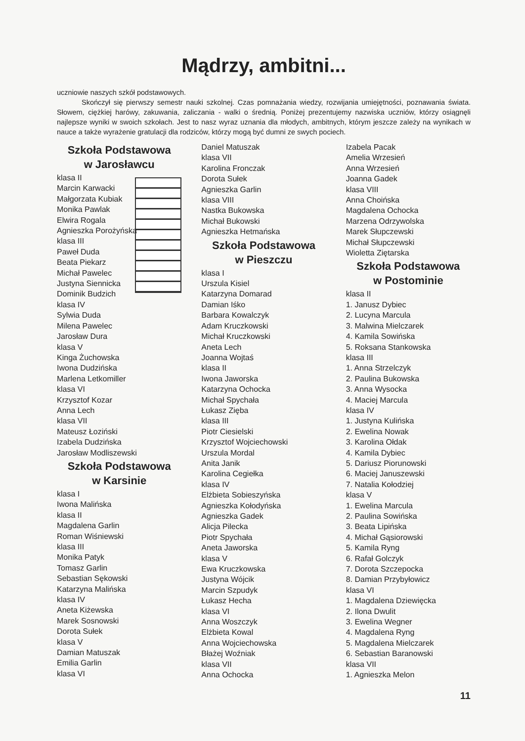Mądrzy, ambitni...
uczniowie naszych szkół podstawowych.
Skończył się pierwszy semestr nauki szkolnej. Czas pomnażania wiedzy, rozwijania umiejętności, poznawania świata. Słowem, ciężkiej harówy, zakuwania, zaliczania - walki o średnią. Poniżej prezentujemy nazwiska uczniów, którzy osiągnęli najlepsze wyniki w swoich szkołach. Jest to nasz wyraz uznania dla młodych, ambitnych, którym jeszcze zależy na wynikach w nauce a także wyrażenie gratulacji dla rodziców, którzy mogą być dumni ze swych pociech.
Szkoła Podstawowa
w Jarosławcu
klasa II
Marcin Karwacki
Małgorzata Kubiak
Monika Pawlak
Elwira Rogala
Agnieszka Porożyńska
klasa III
Paweł Duda
Beata Piekarz
Michał Pawelec
Justyna Siennicka
Dominik Budzich
klasa IV
Sylwia Duda
Milena Pawelec
Jarosław Dura
klasa V
Kinga Żuchowska
Iwona Dudzińska
Marlena Letkomiller
klasa VI
Krzysztof Kozar
Anna Lech
klasa VII
Mateusz Łoziński
Izabela Dudzińska
Jarosław Modliszewski
Szkoła Podstawowa
w Karsinie
klasa I
Iwona Malińska
klasa II
Magdalena Garlin
Roman Wiśniewski
klasa III
Monika Patyk
Tomasz Garlin
Sebastian Sękowski
Katarzyna Malińska
klasa IV
Aneta Kiżewska
Marek Sosnowski
Dorota Sułek
klasa V
Damian Matuszak
Emilia Garlin
klasa VI
Daniel Matuszak
klasa VII
Karolina Fronczak
Dorota Sułek
Agnieszka Garlin
klasa VIII
Nastka Bukowska
Michał Bukowski
Agnieszka Hetmańska
Szkoła Podstawowa
w Pieszczu
klasa I
Urszula Kisiel
Katarzyna Domarad
Damian Iśko
Barbara Kowalczyk
Adam Kruczkowski
Michał Kruczkowski
Aneta Lech
Joanna Wojtaś
klasa II
Iwona Jaworska
Katarzyna Ochocka
Michał Spychała
Łukasz Zięba
klasa III
Piotr Ciesielski
Krzysztof Wojciechowski
Urszula Mordal
Anita Janik
Karolina Cegiełka
klasa IV
Elżbieta Sobieszyńska
Agnieszka Kołodyńska
Agnieszka Gadek
Alicja Pilecka
Piotr Spychała
Aneta Jaworska
klasa V
Ewa Kruczkowska
Justyna Wójcik
Marcin Szpudyk
Łukasz Hecha
klasa VI
Anna Woszczyk
Elżbieta Kowal
Anna Wojciechowska
Błażej Woźniak
klasa VII
Anna Ochocka
Izabela Pacak
Amelia Wrzesień
Anna Wrzesień
Joanna Gadek
klasa VIII
Anna Choińska
Magdalena Ochocka
Marzena Odrzywolska
Marek Słupczewski
Michał Słupczewski
Wioletta Ziętarska
Szkoła Podstawowa
w Postominie
klasa II
1. Janusz Dybiec
2. Lucyna Marcula
3. Malwina Mielczarek
4. Kamila Sowińska
5. Roksana Stankowska
klasa III
1. Anna Strzelczyk
2. Paulina Bukowska
3. Anna Wysocka
4. Maciej Marcula
klasa IV
1. Justyna Kulińska
2. Ewelina Nowak
3. Karolina Ołdak
4. Kamila Dybiec
5. Dariusz Piorunowski
6. Maciej Januszewski
7. Natalia Kołodziej
klasa V
1. Ewelina Marcula
2. Paulina Sowińska
3. Beata Lipińska
4. Michał Gąsiorowski
5. Kamila Ryng
6. Rafał Golczyk
7. Dorota Szczepocka
8. Damian Przybyłowicz
klasa VI
1. Magdalena Dziewięcka
2. Ilona Dwulit
3. Ewelina Wegner
4. Magdalena Ryng
5. Magdalena Mielczarek
6. Sebastian Baranowski
klasa VII
1. Agnieszka Melon
11